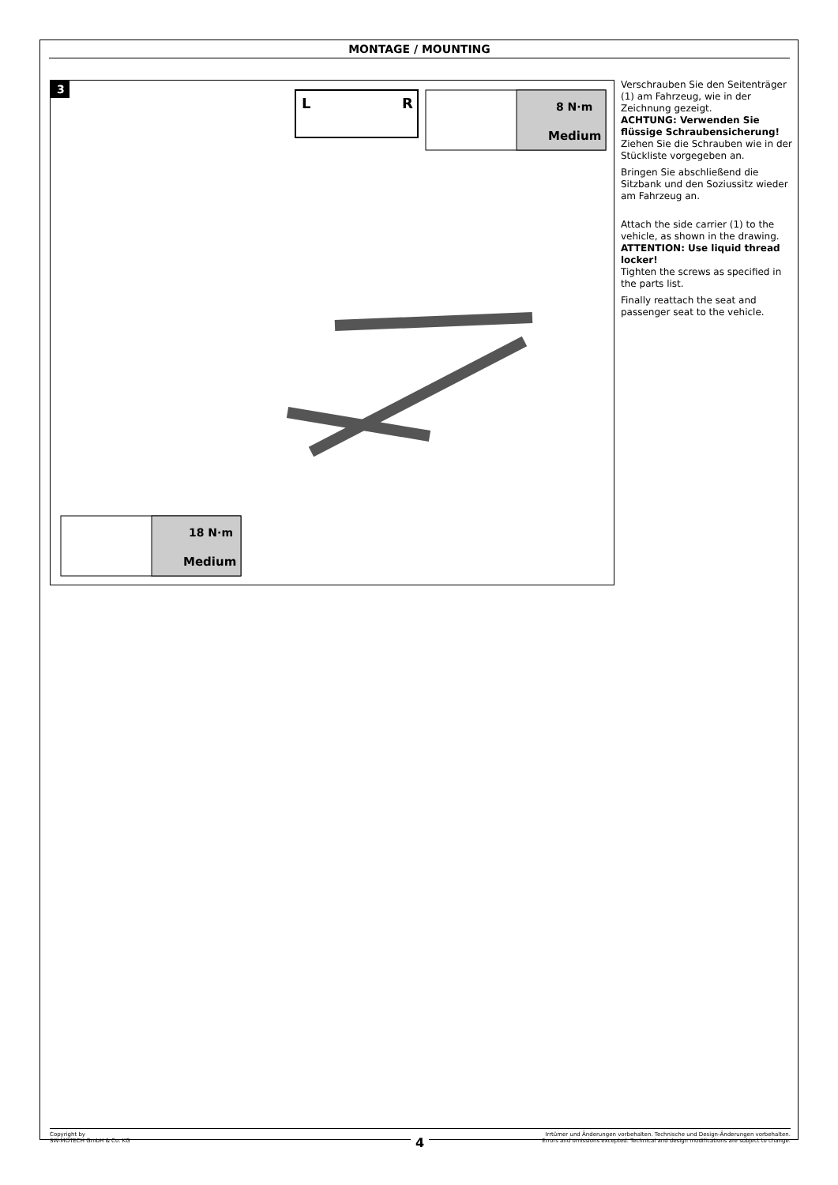MONTAGE / MOUNTING
3
L
R
8 N·m
Medium
18 N·m
Medium
Verschrauben Sie den Seitenträger (1) am Fahrzeug, wie in der Zeichnung gezeigt.
ACHTUNG: Verwenden Sie flüssige Schraubensicherung!
Ziehen Sie die Schrauben wie in der Stückliste vorgegeben an.
Bringen Sie abschließend die Sitzbank und den Soziussitz wieder am Fahrzeug an.
Attach the side carrier (1) to the vehicle, as shown in the drawing.
ATTENTION: Use liquid thread locker!
Tighten the screws as specified in the parts list.
Finally reattach the seat and passenger seat to the vehicle.
Copyright by
SW-MOTECH GmbH & Co. KG
Irrtümer und Änderungen vorbehalten. Technische und Design-Änderungen vorbehalten.
Errors and omissions excepted. Technical and design modifications are subject to change.
4